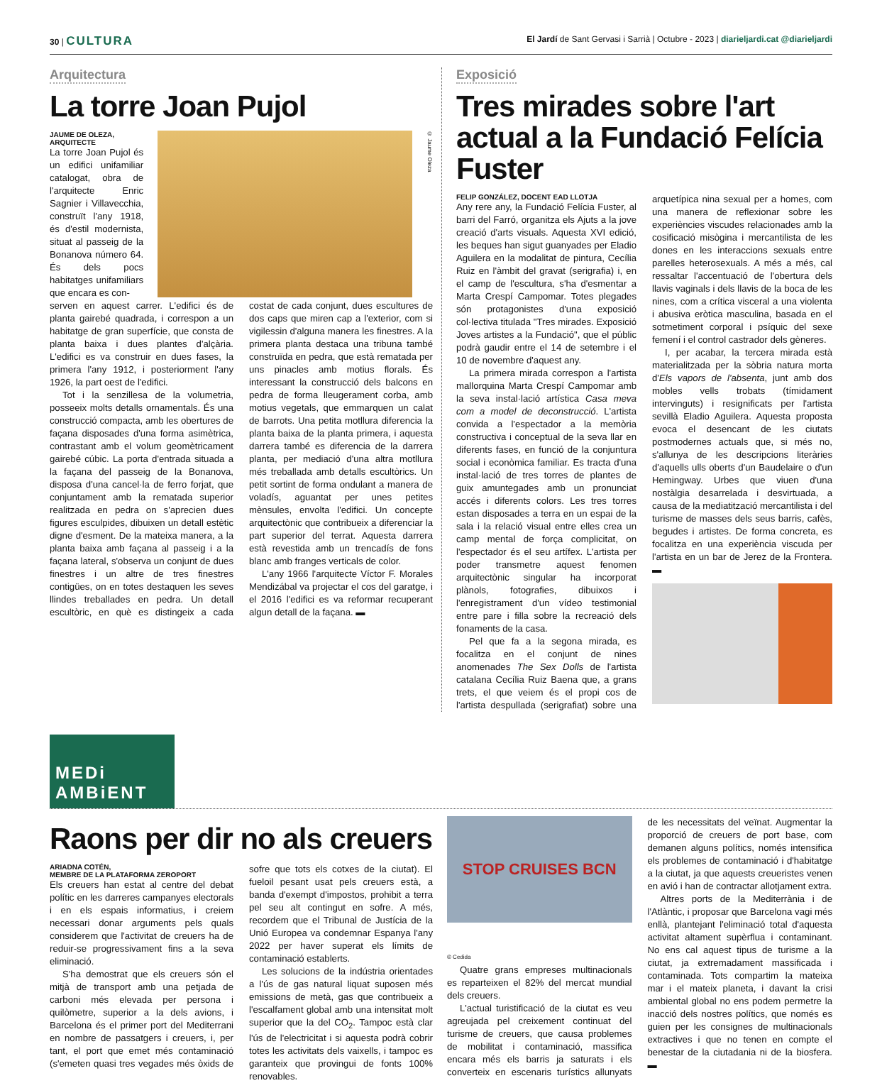30 | CULTURA El Jardí de Sant Gervasi i Sarrià | Octubre - 2023 | diarieljardi.cat @diarieljardi
Arquitectura
La torre Joan Pujol
JAUME DE OLEZA, ARQUITECTE
La torre Joan Pujol és un edifici unifamiliar catalogat, obra de l'arquitecte Enric Sagnier i Villavecchia, construït l'any 1918, és d'estil modernista, situat al passeig de la Bonanova número 64. És dels pocs habitatges unifamiliars que encara es con-
© Jaume Oleza
serven en aquest carrer. L'edifici és de planta gairebé quadrada, i correspon a un habitatge de gran superfície, que consta de planta baixa i dues plantes d'alçària. L'edifici es va construir en dues fases, la primera l'any 1912, i posteriorment l'any 1926, la part oest de l'edifici.
Tot i la senzillesa de la volumetria, posseeix molts detalls ornamentals. És una construcció compacta, amb les obertures de façana disposades d'una forma asimètrica, contrastant amb el volum geomètricament gairebé cúbic. La porta d'entrada situada a la façana del passeig de la Bonanova, disposa d'una cancel·la de ferro forjat, que conjuntament amb la rematada superior realitzada en pedra on s'aprecien dues figures esculpides, dibuixen un detall estètic digne d'esment. De la mateixa manera, a la planta baixa amb façana al passeig i a la façana lateral, s'observa un conjunt de dues finestres i un altre de tres finestres contigües, on en totes destaquen les seves llindes treballades en pedra. Un detall escultòric, en què es distingeix a cada costat de cada conjunt, dues escultures de dos caps que miren cap a l'exterior, com si vigilessin d'alguna manera les finestres. A la primera planta destaca una tribuna també construïda en pedra, que està rematada per uns pinacles amb motius florals. És interessant la construcció dels balcons en pedra de forma lleugerament corba, amb motius vegetals, que emmarquen un calat de barrots. Una petita motllura diferencia la planta baixa de la planta primera, i aquesta darrera també es diferencia de la darrera planta, per mediació d'una altra motllura més treballada amb detalls escultòrics. Un petit sortint de forma ondulant a manera de voladís, aguantat per unes petites mènsules, envolta l'edifici. Un concepte arquitectònic que contribueix a diferenciar la part superior del terrat. Aquesta darrera està revestida amb un trencadís de fons blanc amb franges verticals de color.
L'any 1966 l'arquitecte Víctor F. Morales Mendizábal va projectar el cos del garatge, i el 2016 l'edifici es va reformar recuperant algun detall de la façana. ▬
Exposició
Tres mirades sobre l'art actual a la Fundació Felícia Fuster
FELIP GONZÁLEZ, DOCENT EAD LLOTJA
Any rere any, la Fundació Felícia Fuster, al barri del Farró, organitza els Ajuts a la jove creació d'arts visuals. Aquesta XVI edició, les beques han sigut guanyades per Eladio Aguilera en la modalitat de pintura, Cecília Ruiz en l'àmbit del gravat (serigrafia) i, en el camp de l'escultura, s'ha d'esmentar a Marta Crespí Campomar. Totes plegades són protagonistes d'una exposició col·lectiva titulada "Tres mirades. Exposició Joves artistes a la Fundació", que el públic podrà gaudir entre el 14 de setembre i el 10 de novembre d'aquest any.
La primera mirada correspon a l'artista mallorquina Marta Crespí Campomar amb la seva instal·lació artística Casa meva com a model de deconstrucció. L'artista convida a l'espectador a la memòria constructiva i conceptual de la seva llar en diferents fases, en funció de la conjuntura social i econòmica familiar. Es tracta d'una instal·lació de tres torres de plantes de guix amuntegades amb un pronunciat accés i diferents colors. Les tres torres estan disposades a terra en un espai de la sala i la relació visual entre elles crea un camp mental de força complicitat, on l'espectador és el seu artífex. L'artista per poder transmetre aquest fenomen arquitectònic singular ha incorporat plànols, fotografies, dibuixos i l'enregistrament d'un vídeo testimonial entre pare i filla sobre la recreació dels fonaments de la casa.
Pel que fa a la segona mirada, es focalitza en el conjunt de nines anomenades The Sex Dolls de l'artista catalana Cecília Ruiz Baena que, a grans trets, el que veiem és el propi cos de l'artista despullada (serigrafiat) sobre una arquetípica nina sexual per a homes, com una manera de reflexionar sobre les experiències viscudes relacionades amb la cosificació misògina i mercantilista de les dones en les interaccions sexuals entre parelles heterosexuals. A més a més, cal ressaltar l'accentuació de l'obertura dels llavis vaginals i dels llavis de la boca de les nines, com a crítica visceral a una violenta i abusiva eròtica masculina, basada en el sotmetiment corporal i psíquic del sexe femení i el control castrador dels gèneres.
I, per acabar, la tercera mirada està materialitzada per la sòbria natura morta d'Els vapors de l'absenta, junt amb dos mobles vells trobats (tímidament intervinguts) i resignificats per l'artista sevillà Eladio Aguilera. Aquesta proposta evoca el desencant de les ciutats postmodernes actuals que, si més no, s'allunya de les descripcions literàries d'aquells ulls oberts d'un Baudelaire o d'un Hemingway. Urbes que viuen d'una nostàlgia desarrelada i desvirtuada, a causa de la mediatització mercantilista i del turisme de masses dels seus barris, cafès, begudes i artistes. De forma concreta, es focalitza en una experiència viscuda per l'artista en un bar de Jerez de la Frontera. ▬
MEDi AMBiENT
Raons per dir no als creuers
ARIADNA COTÉN,
MEMBRE DE LA PLATAFORMA ZEROPORT
Els creuers han estat al centre del debat polític en les darreres campanyes electorals i en els espais informatius, i creiem necessari donar arguments pels quals considerem que l'activitat de creuers ha de reduir-se progressivament fins a la seva eliminació.
S'ha demostrat que els creuers són el mitjà de transport amb una petjada de carboni més elevada per persona i quilòmetre, superior a la dels avions, i Barcelona és el primer port del Mediterrani en nombre de passatgers i creuers, i, per tant, el port que emet més contaminació (s'emeten quasi tres vegades més òxids de sofre que tots els cotxes de la ciutat). El fueloil pesant usat pels creuers està, a banda d'exempt d'impostos, prohibit a terra pel seu alt contingut en sofre. A més, recordem que el Tribunal de Justícia de la Unió Europea va condemnar Espanya l'any 2022 per haver superat els límits de contaminació establerts.
Les solucions de la indústria orientades a l'ús de gas natural liquat suposen més emissions de metà, gas que contribueix a l'escalfament global amb una intensitat molt superior que la del CO<sub>2</sub>. Tampoc està clar l'ús de l'electricitat i si aquesta podrà cobrir totes les activitats dels vaixells, i tampoc es garanteix que provingui de fonts 100% renovables.
STOP CRUISES BCN
© Cedida
Quatre grans empreses multinacionals es reparteixen el 82% del mercat mundial dels creuers.
L'actual turistificació de la ciutat es veu agreujada pel creixement continuat del turisme de creuers, que causa problemes de mobilitat i contaminació, massifica encara més els barris ja saturats i els converteix en escenaris turístics allunyats de les necessitats del veïnat. Augmentar la proporció de creuers de port base, com demanen alguns polítics, només intensifica els problemes de contaminació i d'habitatge a la ciutat, ja que aquests creueristes venen en avió i han de contractar allotjament extra.
Altres ports de la Mediterrània i de l'Atlàntic, i proposar que Barcelona vagi més enllà, plantejant l'eliminació total d'aquesta activitat altament supèrflua i contaminant. No ens cal aquest tipus de turisme a la ciutat, ja extremadament massificada i contaminada. Tots compartim la mateixa mar i el mateix planeta, i davant la crisi ambiental global no ens podem permetre la inacció dels nostres polítics, que només es guien per les consignes de multinacionals extractives i que no tenen en compte el benestar de la ciutadania ni de la biosfera. ▬